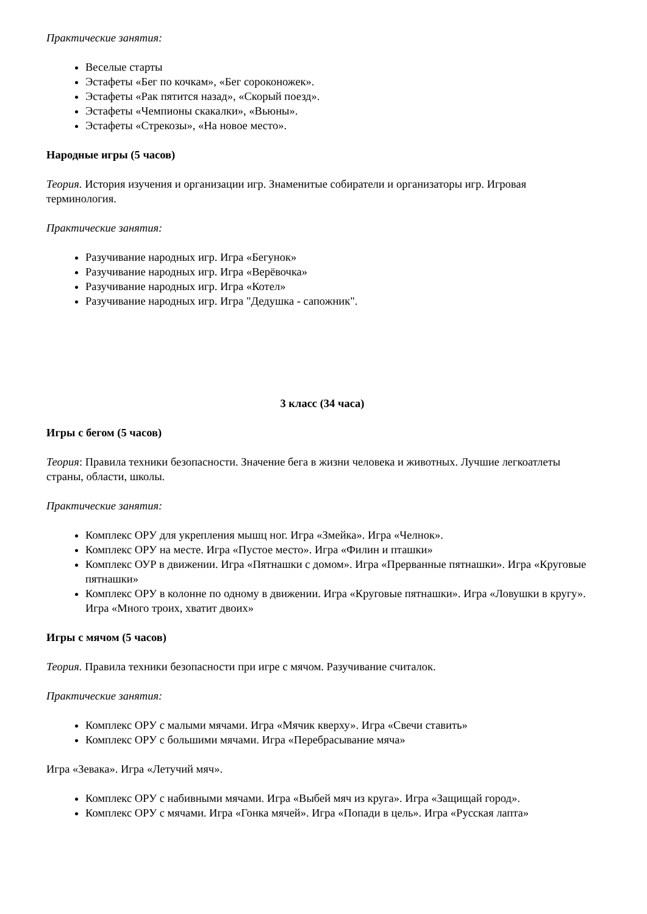Практические занятия:
Веселые старты
Эстафеты «Бег по кочкам», «Бег сороконожек».
Эстафеты «Рак пятится назад», «Скорый поезд».
Эстафеты «Чемпионы скакалки», «Вьюны».
Эстафеты «Стрекозы», «На новое место».
Народные игры (5 часов)
Теория. История изучения и организации игр. Знаменитые собиратели и организаторы игр. Игровая терминология.
Практические занятия:
Разучивание народных игр. Игра «Бегунок»
Разучивание народных игр. Игра «Верёвочка»
Разучивание народных игр. Игра «Котел»
Разучивание народных игр. Игра "Дедушка - сапожник".
3 класс (34 часа)
Игры с бегом (5 часов)
Теория: Правила техники безопасности. Значение бега в жизни человека и животных. Лучшие легкоатлеты страны, области, школы.
Практические занятия:
Комплекс ОРУ для укрепления мышц ног. Игра «Змейка». Игра «Челнок».
Комплекс ОРУ на месте. Игра «Пустое место». Игра «Филин и пташки»
Комплекс ОУР в движении. Игра «Пятнашки с домом». Игра «Прерванные пятнашки». Игра «Круговые пятнашки»
Комплекс ОРУ в колонне по одному в движении. Игра «Круговые пятнашки». Игра «Ловушки в кругу». Игра «Много троих, хватит двоих»
Игры с мячом (5 часов)
Теория. Правила техники безопасности при игре с мячом. Разучивание считалок.
Практические занятия:
Комплекс ОРУ с малыми мячами. Игра «Мячик кверху». Игра «Свечи ставить»
Комплекс ОРУ с большими мячами. Игра «Перебрасывание мяча»
Игра «Зевака». Игра «Летучий мяч».
Комплекс ОРУ с набивными мячами. Игра «Выбей мяч из круга». Игра «Защищай город».
Комплекс ОРУ с мячами. Игра «Гонка мячей». Игра «Попади в цель». Игра «Русская лапта»